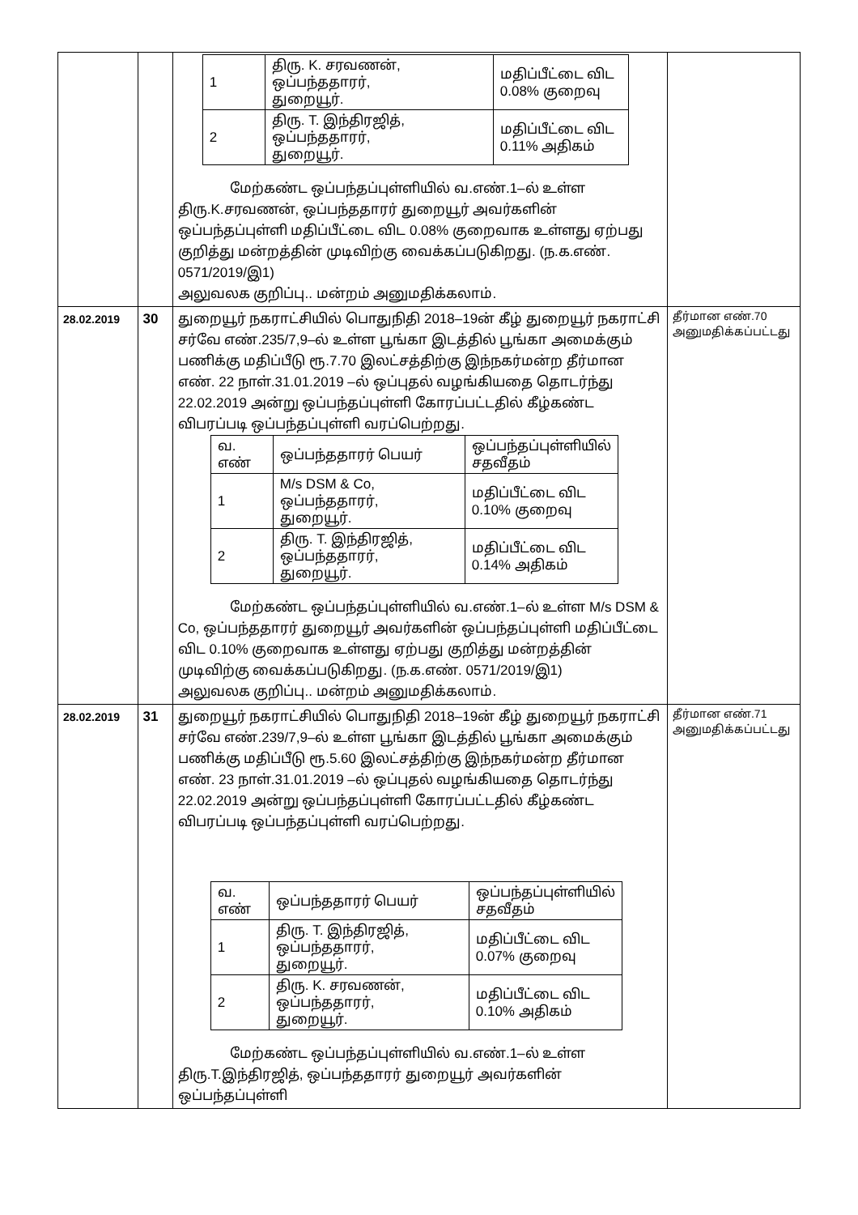| | | / 1 / திரு. K. சரவணன், ஒப்பந்ததாரர், துறையூர். / மதிப்பீட்டை விட 0.08% குறைவு / / 2 / திரு. T. இந்திரஜித், ஒப்பந்ததாரர், துறையூர். / மதிப்பீட்டை விட 0.11% அதிகம் / மேற்கண்ட ஒப்பந்தப்புள்ளியில் வ.எண்.1–ல் உள்ள திரு.K.சரவணன், ஒப்பந்ததாரர் துறையூர் அவர்களின் ஒப்பந்தப்புள்ளி மதிப்பீட்டை விட 0.08% குறைவாக உள்ளது ஏற்பது குறித்து மன்றத்தின் முடிவிற்கு வைக்கப்படுகிறது. (ந.க.எண். 0571/2019/இ1) அலுவலக குறிப்பு.. மன்றம் அனுமதிக்கலாம். | |
| 28.02.2019 | 30 | துறையூர் நகராட்சியில் பொதுநிதி 2018–19ன் கீழ் துறையூர் நகராட்சி சர்வே எண்.235/7,9–ல் உள்ள பூங்கா இடத்தில் பூங்கா அமைக்கும் பணிக்கு மதிப்பீடு ரூ.7.70 இலட்சத்திற்கு இந்நகர்மன்ற தீர்மான எண். 22 நாள்.31.01.2019 –ல் ஒப்புதல் வழங்கியதை தொடர்ந்து 22.02.2019 அன்று ஒப்பந்தப்புள்ளி கோரப்பட்டதில் கீழ்கண்ட விபரப்படி ஒப்பந்தப்புள்ளி வரப்பெற்றது. / வ. எண் / ஒப்பந்ததாரர் பெயர் / ஒப்பந்தப்புள்ளியில் சதவீதம் / / 1 / M/s DSM & Co, ஒப்பந்ததாரர், துறையூர். / மதிப்பீட்டை விட 0.10% குறைவு / / 2 / திரு. T. இந்திரஜித், ஒப்பந்ததாரர், துறையூர். / மதிப்பீட்டை விட 0.14% அதிகம் / மேற்கண்ட ஒப்பந்தப்புள்ளியில் வ.எண்.1–ல் உள்ள M/s DSM & Co, ஒப்பந்ததாரர் துறையூர் அவர்களின் ஒப்பந்தப்புள்ளி மதிப்பீட்டை விட 0.10% குறைவாக உள்ளது ஏற்பது குறித்து மன்றத்தின் முடிவிற்கு வைக்கப்படுகிறது. (ந.க.எண். 0571/2019/இ1) அலுவலக குறிப்பு.. மன்றம் அனுமதிக்கலாம். | தீர்மான எண்.70 அனுமதிக்கப்பட்டது |
| 28.02.2019 | 31 | துறையூர் நகராட்சியில் பொதுநிதி 2018–19ன் கீழ் துறையூர் நகராட்சி சர்வே எண்.239/7,9–ல் உள்ள பூங்கா இடத்தில் பூங்கா அமைக்கும் பணிக்கு மதிப்பீடு ரூ.5.60 இலட்சத்திற்கு இந்நகர்மன்ற தீர்மான எண். 23 நாள்.31.01.2019 –ல் ஒப்புதல் வழங்கியதை தொடர்ந்து 22.02.2019 அன்று ஒப்பந்தப்புள்ளி கோரப்பட்டதில் கீழ்கண்ட விபரப்படி ஒப்பந்தப்புள்ளி வரப்பெற்றது. / வ. எண் / ஒப்பந்ததாரர் பெயர் / ஒப்பந்தப்புள்ளியில் சதவீதம் / / 1 / திரு. T. இந்திரஜித், ஒப்பந்ததாரர், துறையூர். / மதிப்பீட்டை விட 0.07% குறைவு / / 2 / திரு. K. சரவணன், ஒப்பந்ததாரர், துறையூர். / மதிப்பீட்டை விட 0.10% அதிகம் / மேற்கண்ட ஒப்பந்தப்புள்ளியில் வ.எண்.1–ல் உள்ள திரு.T.இந்திரஜித், ஒப்பந்ததாரர் துறையூர் அவர்களின் ஒப்பந்தப்புள்ளி | தீர்மான எண்.71 அனுமதிக்கப்பட்டது |